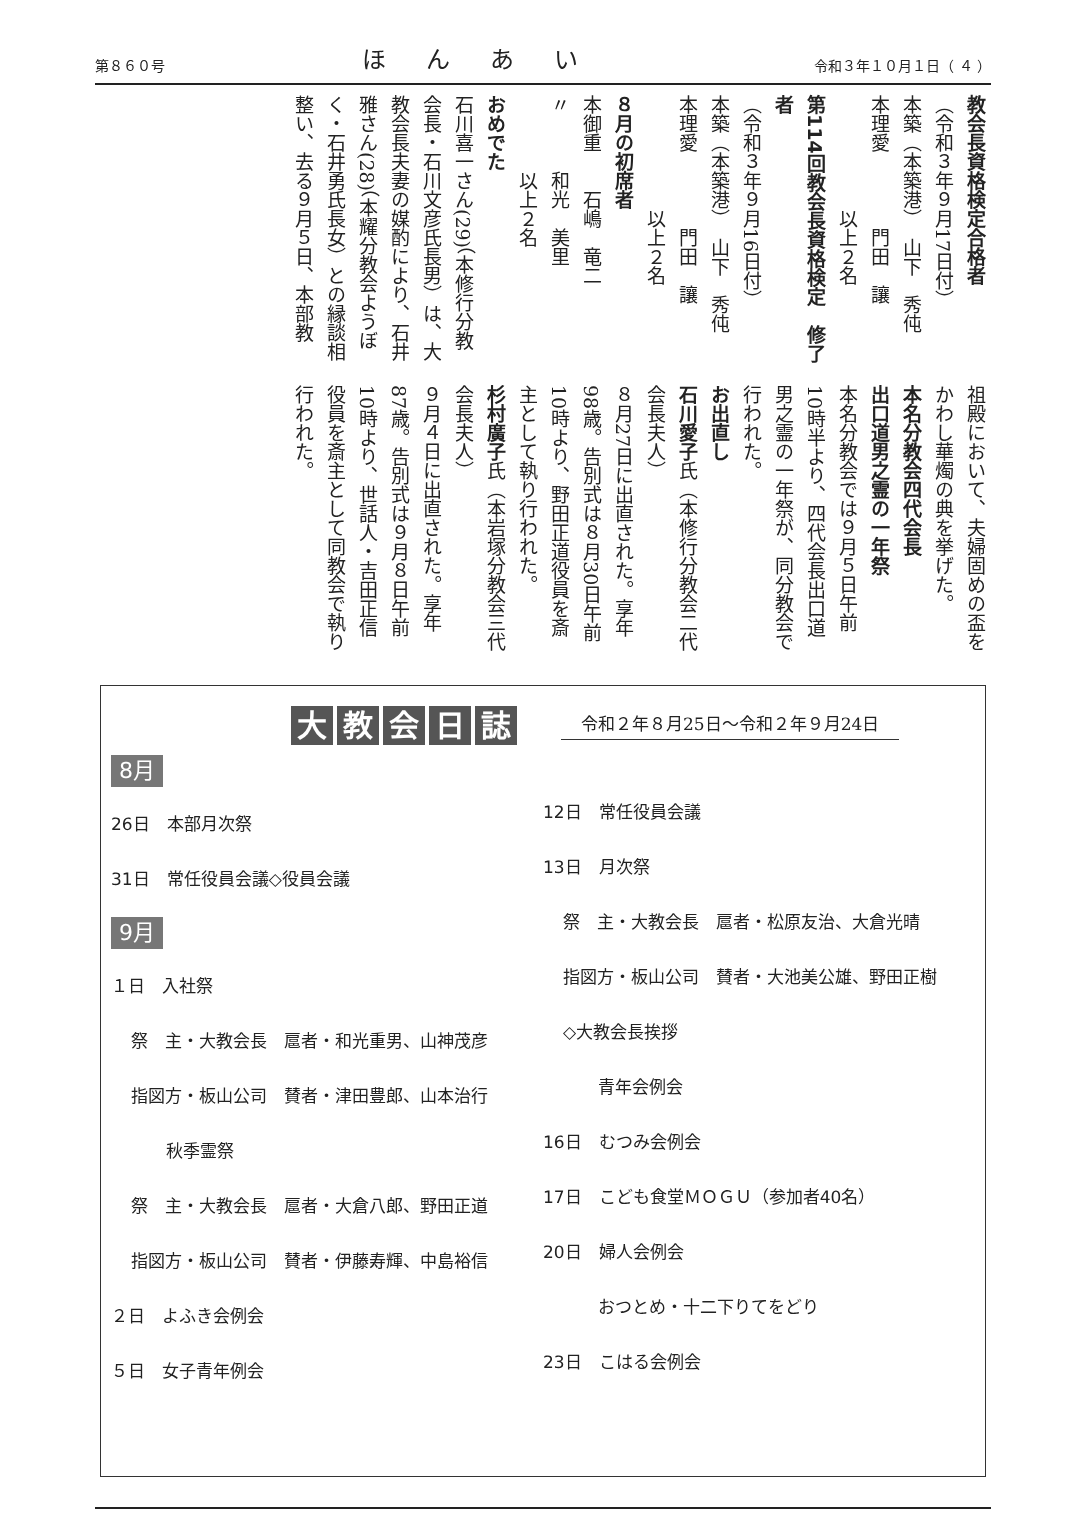第８６０号 ほんあい 令和３年１０月１日（ ４ ）
教会長資格検定合格者
（令和３年９月17日付）
本築（本築港）　山下　秀伅
本理愛　　　　門田　讓
　　　　　　以上２名
第114回教会長資格検定　修了者
（令和３年９月16日付）
本築（本築港）　山下　秀伅
本理愛　　　　門田　讓
　　　　　　以上２名
８月の初席者
本御重　　石嶋　竜二
〃　　　和光　美里
　　　　以上２名
おめでた
石川喜一さん(29)（本修行分教会長・石川文彦氏長男）は、大教会長夫妻の媒酌により、石井雅さん(28)（本耀分教会ようぼく・石井勇氏長女）との縁談相整い、去る９月５日、本部教
祖殿において、夫婦固めの盃をかわし華燭の典を挙げた。
本名分教会四代会長
出口道男之霊の一年祭
本名分教会では９月５日午前10時半より、四代会長出口道男之霊の一年祭が、同分教会で行われた。
お出直し
石川愛子氏（本修行分教会二代会長夫人）
８月27日に出直された。享年98歳。告別式は８月30日午前10時より、野田正道役員を斎主として執り行われた。
杉村廣子氏（本岩塚分教会三代会長夫人）
９月４日に出直された。享年87歳。告別式は９月８日午前10時より、世話人・吉田正信役員を斎主として同教会で執り行われた。
大教会日誌
令和２年８月25日〜令和２年９月24日
8月
26日　本部月次祭
31日　常任役員会議◇役員会議
9月
１日　入社祭
祭　主・大教会長　扈者・和光重男、山神茂彦
指図方・板山公司　賛者・津田豊郎、山本治行
秋季霊祭
祭　主・大教会長　扈者・大倉八郎、野田正道
指図方・板山公司　賛者・伊藤寿輝、中島裕信
２日　よふき会例会
５日　女子青年例会
12日　常任役員会議
13日　月次祭
祭　主・大教会長　扈者・松原友治、大倉光晴
指図方・板山公司　賛者・大池美公雄、野田正樹
◇大教会長挨拶
青年会例会
16日　むつみ会例会
17日　こども食堂ＭＯＧＵ（参加者40名）
20日　婦人会例会
おつとめ・十二下りてをどり
23日　こはる会例会